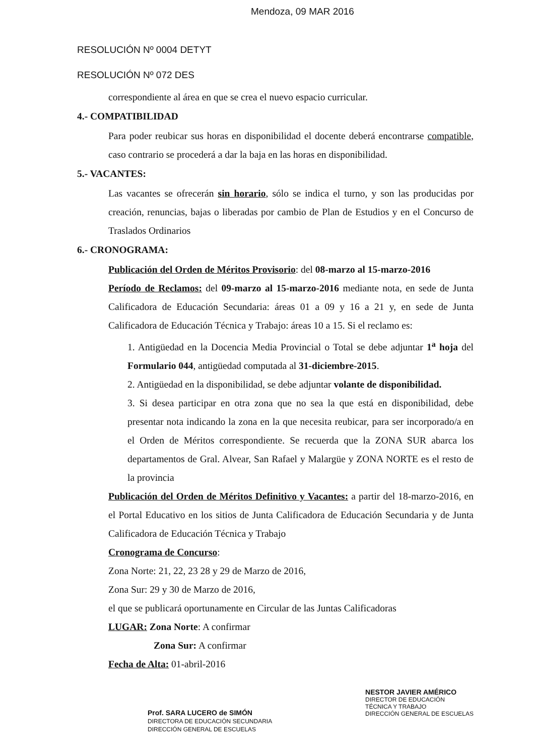Mendoza, 09 MAR 2016
RESOLUCIÓN Nº 0004 DETYT
RESOLUCIÓN Nº 072 DES
correspondiente al área en que se crea el nuevo espacio curricular.
4.- COMPATIBILIDAD
Para poder reubicar sus horas en disponibilidad el docente deberá encontrarse compatible, caso contrario se procederá a dar la baja en las horas en disponibilidad.
5.- VACANTES:
Las vacantes se ofrecerán sin horario, sólo se indica el turno, y son las producidas por creación, renuncias, bajas o liberadas por cambio de Plan de Estudios y en el Concurso de Traslados Ordinarios
6.- CRONOGRAMA:
Publicación del Orden de Méritos Provisorio: del 08-marzo al 15-marzo-2016
Período de Reclamos: del 09-marzo al 15-marzo-2016 mediante nota, en sede de Junta Calificadora de Educación Secundaria: áreas 01 a 09 y 16 a 21 y, en sede de Junta Calificadora de Educación Técnica y Trabajo: áreas 10 a 15. Si el reclamo es:
1. Antigüedad en la Docencia Media Provincial o Total se debe adjuntar 1<sup>a</sup> hoja del Formulario 044, antigüedad computada al 31-diciembre-2015.
2. Antigüedad en la disponibilidad, se debe adjuntar volante de disponibilidad.
3. Si desea participar en otra zona que no sea la que está en disponibilidad, debe presentar nota indicando la zona en la que necesita reubicar, para ser incorporado/a en el Orden de Méritos correspondiente. Se recuerda que la ZONA SUR abarca los departamentos de Gral. Alvear, San Rafael y Malargüe y ZONA NORTE es el resto de la provincia
Publicación del Orden de Méritos Definitivo y Vacantes: a partir del 18-marzo-2016, en el Portal Educativo en los sitios de Junta Calificadora de Educación Secundaria y de Junta Calificadora de Educación Técnica y Trabajo
Cronograma de Concurso:
Zona Norte: 21, 22, 23 28 y 29 de Marzo de 2016,
Zona Sur: 29 y 30 de Marzo de 2016,
el que se publicará oportunamente en Circular de las Juntas Calificadoras
LUGAR: Zona Norte: A confirmar
Zona Sur: A confirmar
Fecha de Alta: 01-abril-2016
Prof. SARA LUCERO de SIMÓN
DIRECTORA DE EDUCACIÓN SECUNDARIA
DIRECCIÓN GENERAL DE ESCUELAS
NESTOR JAVIER AMÉRICO
DIRECTOR DE EDUCACIÓN
TÉCNICA Y TRABAJO
DIRECCIÓN GENERAL DE ESCUELAS